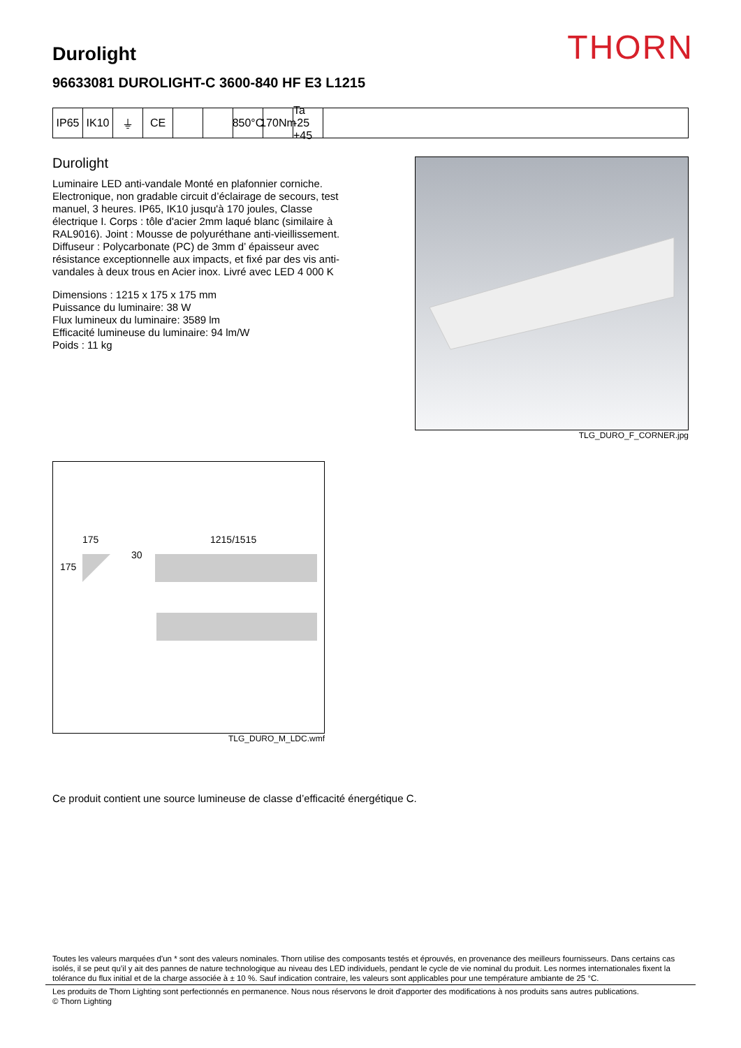THORN
Durolight
96633081 DUROLIGHT-C 3600-840 HF E3 L1215
IP65 IK10 ⏚ CE 850°C
170Nm
Ta -25 +45
Durolight
Luminaire LED anti-vandale Monté en plafonnier corniche. Electronique, non gradable circuit d’éclairage de secours, test manuel, 3 heures. IP65, IK10 jusqu'à 170 joules, Classe électrique I. Corps : tôle d'acier 2mm laqué blanc (similaire à RAL9016). Joint : Mousse de polyuréthane anti-vieillissement. Diffuseur : Polycarbonate (PC) de 3mm d’ épaisseur avec résistance exceptionnelle aux impacts, et fixé par des vis anti-vandales à deux trous en Acier inox. Livré avec LED 4 000 K
Dimensions : 1215 x 175 x 175 mm
Puissance du luminaire: 38 W
Flux lumineux du luminaire: 3589 lm
Efficacité lumineuse du luminaire: 94 lm/W
Poids : 11 kg
TLG_DURO_F_CORNER.jpg
175
175
30
1215/1515
TLG_DURO_M_LDC.wmf
Ce produit contient une source lumineuse de classe d’efficacité énergétique C.
Toutes les valeurs marquées d'un * sont des valeurs nominales. Thorn utilise des composants testés et éprouvés, en provenance des meilleurs fournisseurs. Dans certains cas isolés, il se peut qu’il y ait des pannes de nature technologique au niveau des LED individuels, pendant le cycle de vie nominal du produit. Les normes internationales fixent la tolérance du flux initial et de la charge associée à ± 10 %. Sauf indication contraire, les valeurs sont applicables pour une température ambiante de 25 °C.
Les produits de Thorn Lighting sont perfectionnés en permanence. Nous nous réservons le droit d'apporter des modifications à nos produits sans autres publications.
© Thorn Lighting